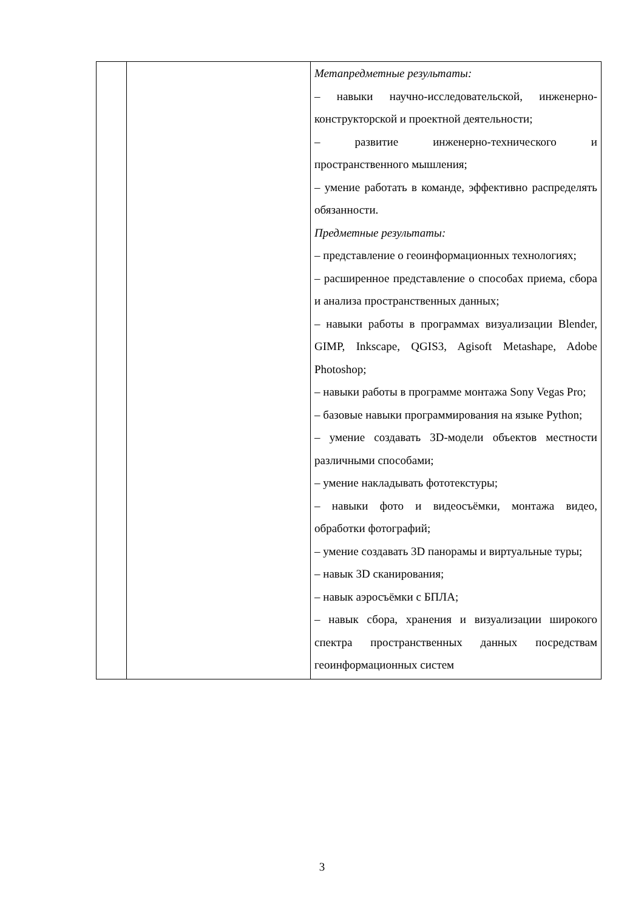| | | Метапредметные результаты: – навыки научно-исследовательской, инженерно-конструкторской и проектной деятельности; – развитие инженерно-технического и пространственного мышления; – умение работать в команде, эффективно распределять обязанности. Предметные результаты: – представление о геоинформационных технологиях; – расширенное представление о способах приема, сбора и анализа пространственных данных; – навыки работы в программах визуализации Blender, GIMP, Inkscape, QGIS3, Agisoft Metashape, Adobe Photoshop; – навыки работы в программе монтажа Sony Vegas Pro; – базовые навыки программирования на языке Python; – умение создавать 3D-модели объектов местности различными способами; – умение накладывать фототекстуры; – навыки фото и видеосъёмки, монтажа видео, обработки фотографий; – умение создавать 3D панорамы и виртуальные туры; – навык 3D сканирования; – навык аэросъёмки с БПЛА; – навык сбора, хранения и визуализации широкого спектра пространственных данных посредствам геоинформационных систем |
3